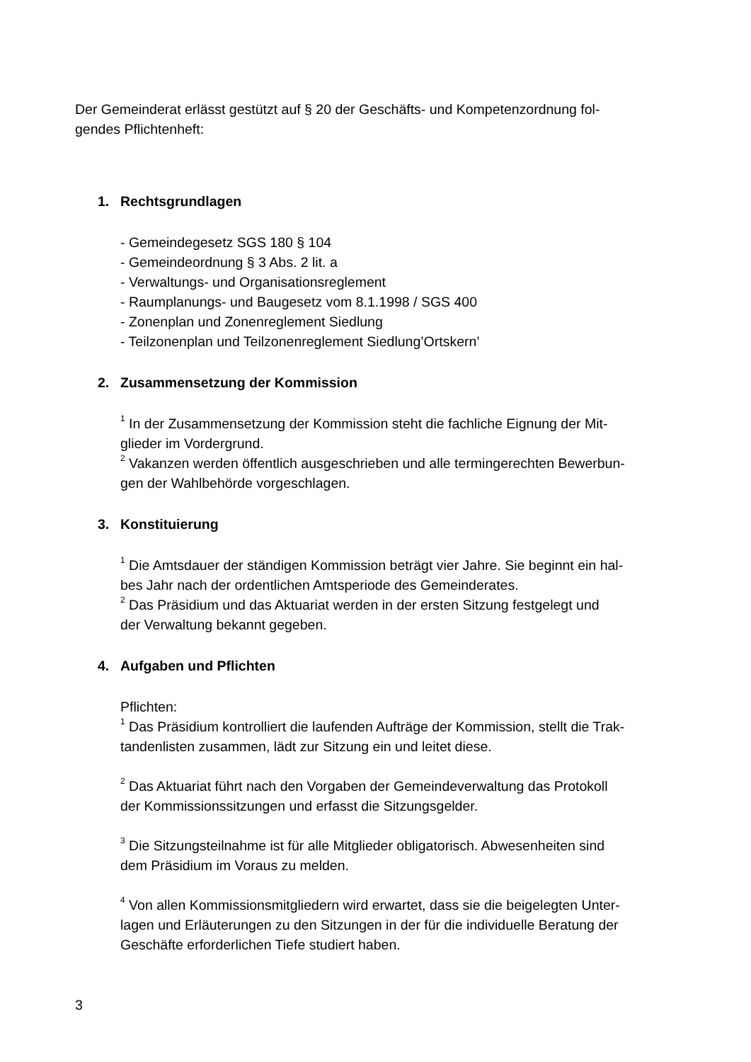Der Gemeinderat erlässt gestützt auf § 20 der Geschäfts- und Kompetenzordnung fol-
gendes Pflichtenheft:
1. Rechtsgrundlagen
- Gemeindegesetz SGS 180 § 104
- Gemeindeordnung § 3 Abs. 2 lit. a
- Verwaltungs- und Organisationsreglement
- Raumplanungs- und Baugesetz vom 8.1.1998 / SGS 400
- Zonenplan und Zonenreglement Siedlung
- Teilzonenplan und Teilzonenreglement Siedlung’Ortskern’
2. Zusammensetzung der Kommission
<sup>1</sup> In der Zusammensetzung der Kommission steht die fachliche Eignung der Mit-
glieder im Vordergrund.
<sup>2</sup> Vakanzen werden öffentlich ausgeschrieben und alle termingerechten Bewerbun-
gen der Wahlbehörde vorgeschlagen.
3. Konstituierung
<sup>1</sup> Die Amtsdauer der ständigen Kommission beträgt vier Jahre. Sie beginnt ein hal-
bes Jahr nach der ordentlichen Amtsperiode des Gemeinderates.
<sup>2</sup> Das Präsidium und das Aktuariat werden in der ersten Sitzung festgelegt und
der Verwaltung bekannt gegeben.
4. Aufgaben und Pflichten
Pflichten:
<sup>1</sup> Das Präsidium kontrolliert die laufenden Aufträge der Kommission, stellt die Trak-
tandenlisten zusammen, lädt zur Sitzung ein und leitet diese.
<sup>2</sup> Das Aktuariat führt nach den Vorgaben der Gemeindeverwaltung das Protokoll
der Kommissionssitzungen und erfasst die Sitzungsgelder.
<sup>3</sup> Die Sitzungsteilnahme ist für alle Mitglieder obligatorisch. Abwesenheiten sind
dem Präsidium im Voraus zu melden.
<sup>4</sup> Von allen Kommissionsmitgliedern wird erwartet, dass sie die beigelegten Unter-
lagen und Erläuterungen zu den Sitzungen in der für die individuelle Beratung der
Geschäfte erforderlichen Tiefe studiert haben.
3